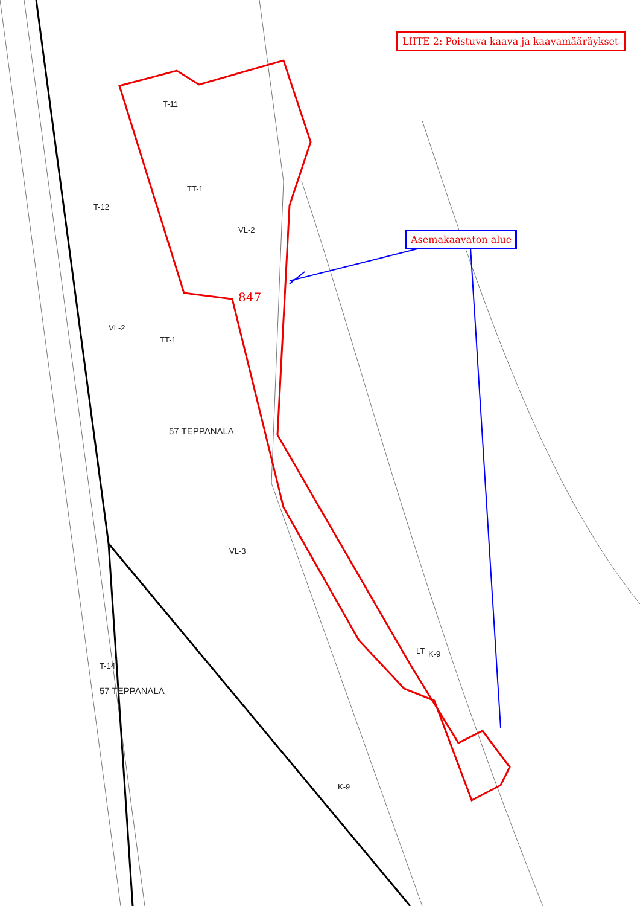LIITE 2: Poistuva kaava ja kaavamääräykset
Asemakaavaton alue
847
57 TEPPANALA
57 TEPPANALA
T-11
TT-1
TT-1
T-12
VL-2
VL-2
VL-3
K-9
K-9
T-14
LT